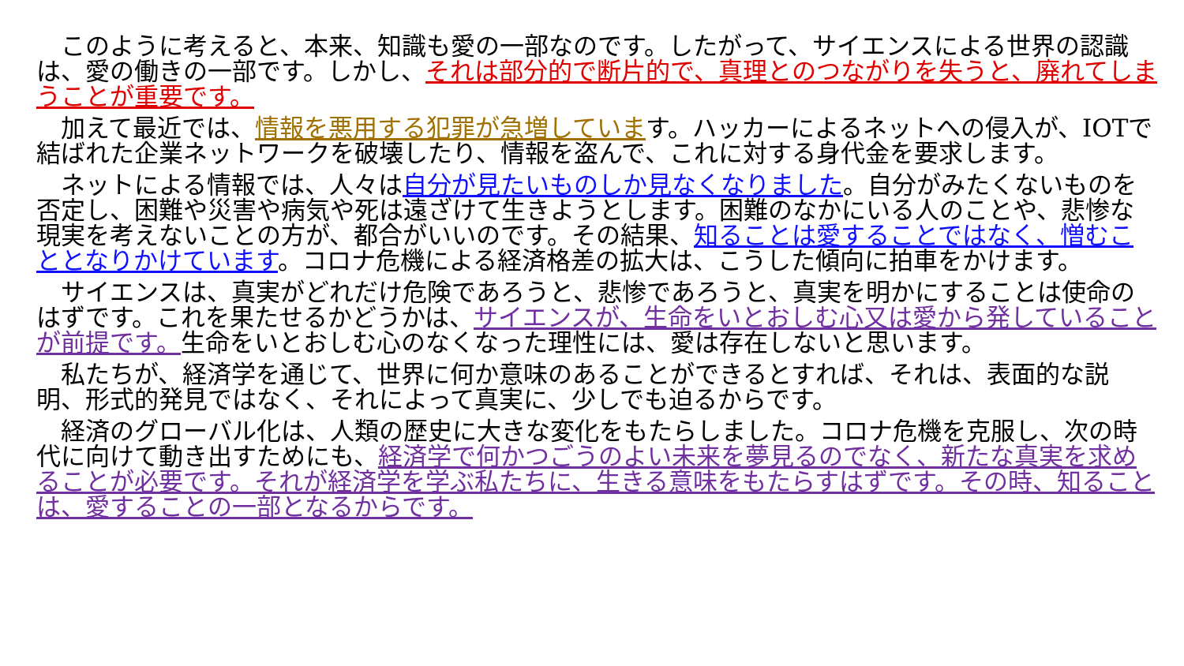このように考えると、本来、知識も愛の一部なのです。したがって、サイエンスによる世界の認識は、愛の働きの一部です。しかし、それは部分的で断片的で、真理とのつながりを失うと、廃れてしまうことが重要です。
　加えて最近では、情報を悪用する犯罪が急増しています。ハッカーによるネットへの侵入が、IOTで結ばれた企業ネットワークを破壊したり、情報を盗んで、これに対する身代金を要求します。
　ネットによる情報では、人々は自分が見たいものしか見なくなりました。自分がみたくないものを否定し、困難や災害や病気や死は遠ざけて生きようとします。困難のなかにいる人のことや、悲惨な現実を考えないことの方が、都合がいいのです。その結果、知ることは愛することではなく、憎むこととなりかけています。コロナ危機による経済格差の拡大は、こうした傾向に拍車をかけます。
　サイエンスは、真実がどれだけ危険であろうと、悲惨であろうと、真実を明かにすることは使命のはずです。これを果たせるかどうかは、サイエンスが、生命をいとおしむ心又は愛から発していることが前提です。生命をいとおしむ心のなくなった理性には、愛は存在しないと思います。
　私たちが、経済学を通じて、世界に何か意味のあることができるとすれば、それは、表面的な説明、形式的発見ではなく、それによって真実に、少しでも迫るからです。
　経済のグローバル化は、人類の歴史に大きな変化をもたらしました。コロナ危機を克服し、次の時代に向けて動き出すためにも、経済学で何かつごうのよい未来を夢見るのでなく、新たな真実を求めることが必要です。それが経済学を学ぶ私たちに、生きる意味をもたらすはずです。その時、知ることは、愛することの一部となるからです。